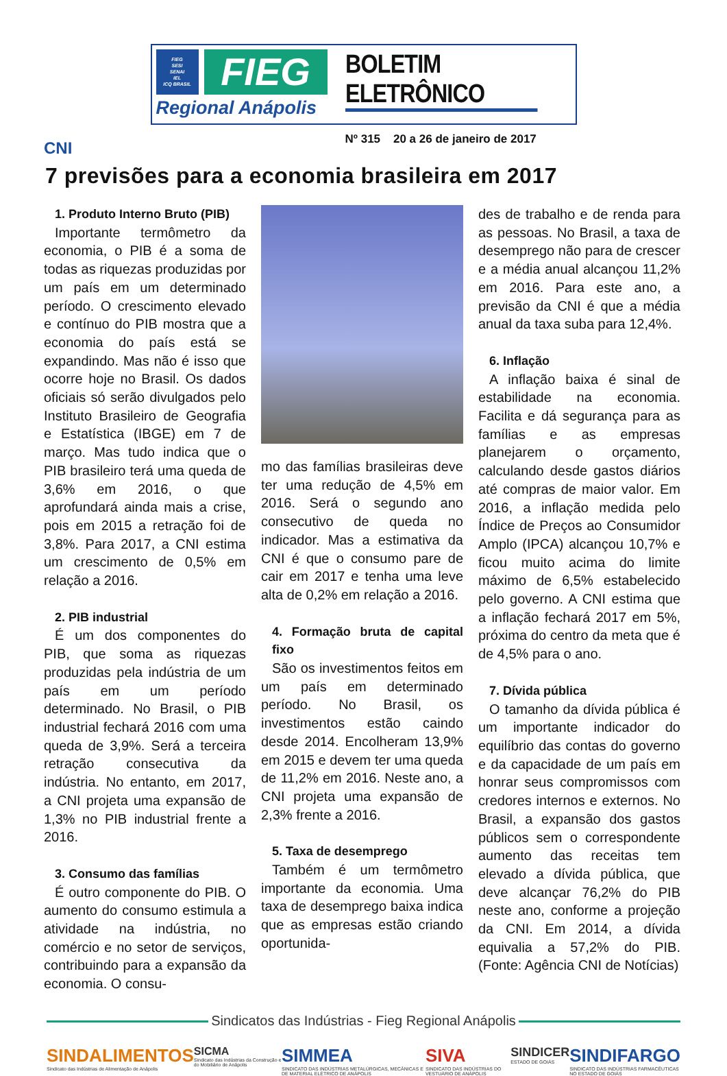FIEG
SESI
SENAI
IEL
ICQ BRASIL
FIEG
Regional Anápolis
BOLETIM ELETRÔNICO
Nº 315 20 a 26 de janeiro de 2017
CNI
7 previsões para a economia brasileira em 2017
1. Produto Interno Bruto (PIB)
Importante termômetro da economia, o PIB é a soma de todas as riquezas produzidas por um país em um determinado período. O crescimento elevado e contínuo do PIB mostra que a economia do país está se expandindo. Mas não é isso que ocorre hoje no Brasil. Os dados oficiais só serão divulgados pelo Instituto Brasileiro de Geografia e Estatística (IBGE) em 7 de março. Mas tudo indica que o PIB brasileiro terá uma queda de 3,6% em 2016, o que aprofundará ainda mais a crise, pois em 2015 a retração foi de 3,8%. Para 2017, a CNI estima um crescimento de 0,5% em relação a 2016.
2. PIB industrial
É um dos componentes do PIB, que soma as riquezas produzidas pela indústria de um país em um período determinado. No Brasil, o PIB industrial fechará 2016 com uma queda de 3,9%. Será a terceira retração consecutiva da indústria. No entanto, em 2017, a CNI projeta uma expansão de 1,3% no PIB industrial frente a 2016.
3. Consumo das famílias
É outro componente do PIB. O aumento do consumo estimula a atividade na indústria, no comércio e no setor de serviços, contribuindo para a expansão da economia. O consu-
mo das famílias brasileiras deve ter uma redução de 4,5% em 2016. Será o segundo ano consecutivo de queda no indicador. Mas a estimativa da CNI é que o consumo pare de cair em 2017 e tenha uma leve alta de 0,2% em relação a 2016.
4. Formação bruta de capital fixo
São os investimentos feitos em um país em determinado período. No Brasil, os investimentos estão caindo desde 2014. Encolheram 13,9% em 2015 e devem ter uma queda de 11,2% em 2016. Neste ano, a CNI projeta uma expansão de 2,3% frente a 2016.
5. Taxa de desemprego
Também é um termômetro importante da economia. Uma taxa de desemprego baixa indica que as empresas estão criando oportunida-
des de trabalho e de renda para as pessoas. No Brasil, a taxa de desemprego não para de crescer e a média anual alcançou 11,2% em 2016. Para este ano, a previsão da CNI é que a média anual da taxa suba para 12,4%.
6. Inflação
A inflação baixa é sinal de estabilidade na economia. Facilita e dá segurança para as famílias e as empresas planejarem o orçamento, calculando desde gastos diários até compras de maior valor. Em 2016, a inflação medida pelo Índice de Preços ao Consumidor Amplo (IPCA) alcançou 10,7% e ficou muito acima do limite máximo de 6,5% estabelecido pelo governo. A CNI estima que a inflação fechará 2017 em 5%, próxima do centro da meta que é de 4,5% para o ano.
7. Dívida pública
O tamanho da dívida pública é um importante indicador do equilíbrio das contas do governo e da capacidade de um país em honrar seus compromissos com credores internos e externos. No Brasil, a expansão dos gastos públicos sem o correspondente aumento das receitas tem elevado a dívida pública, que deve alcançar 76,2% do PIB neste ano, conforme a projeção da CNI. Em 2014, a dívida equivalia a 57,2% do PIB. (Fonte: Agência CNI de Notícias)
Sindicatos das Indústrias - Fieg Regional Anápolis
SINDALIMENTOS
Sindicato das Indústrias de Alimentação de Anápolis
SICMA
Sindicato das Indústrias da Construção e do Mobiliário de Anápolis
SIMMEA
SINDICATO DAS INDÚSTRIAS METALÚRGICAS, MECÂNICAS E DE MATERIAL ELÉTRICO DE ANÁPOLIS
SIVA
SINDICATO DAS INDÚSTRIAS DO VESTUÁRIO DE ANÁPOLIS
SINDICER
ESTADO DE GOIÁS
SINDIFARGO
SINDICATO DAS INDÚSTRIAS FARMACÊUTICAS NO ESTADO DE GOIÁS